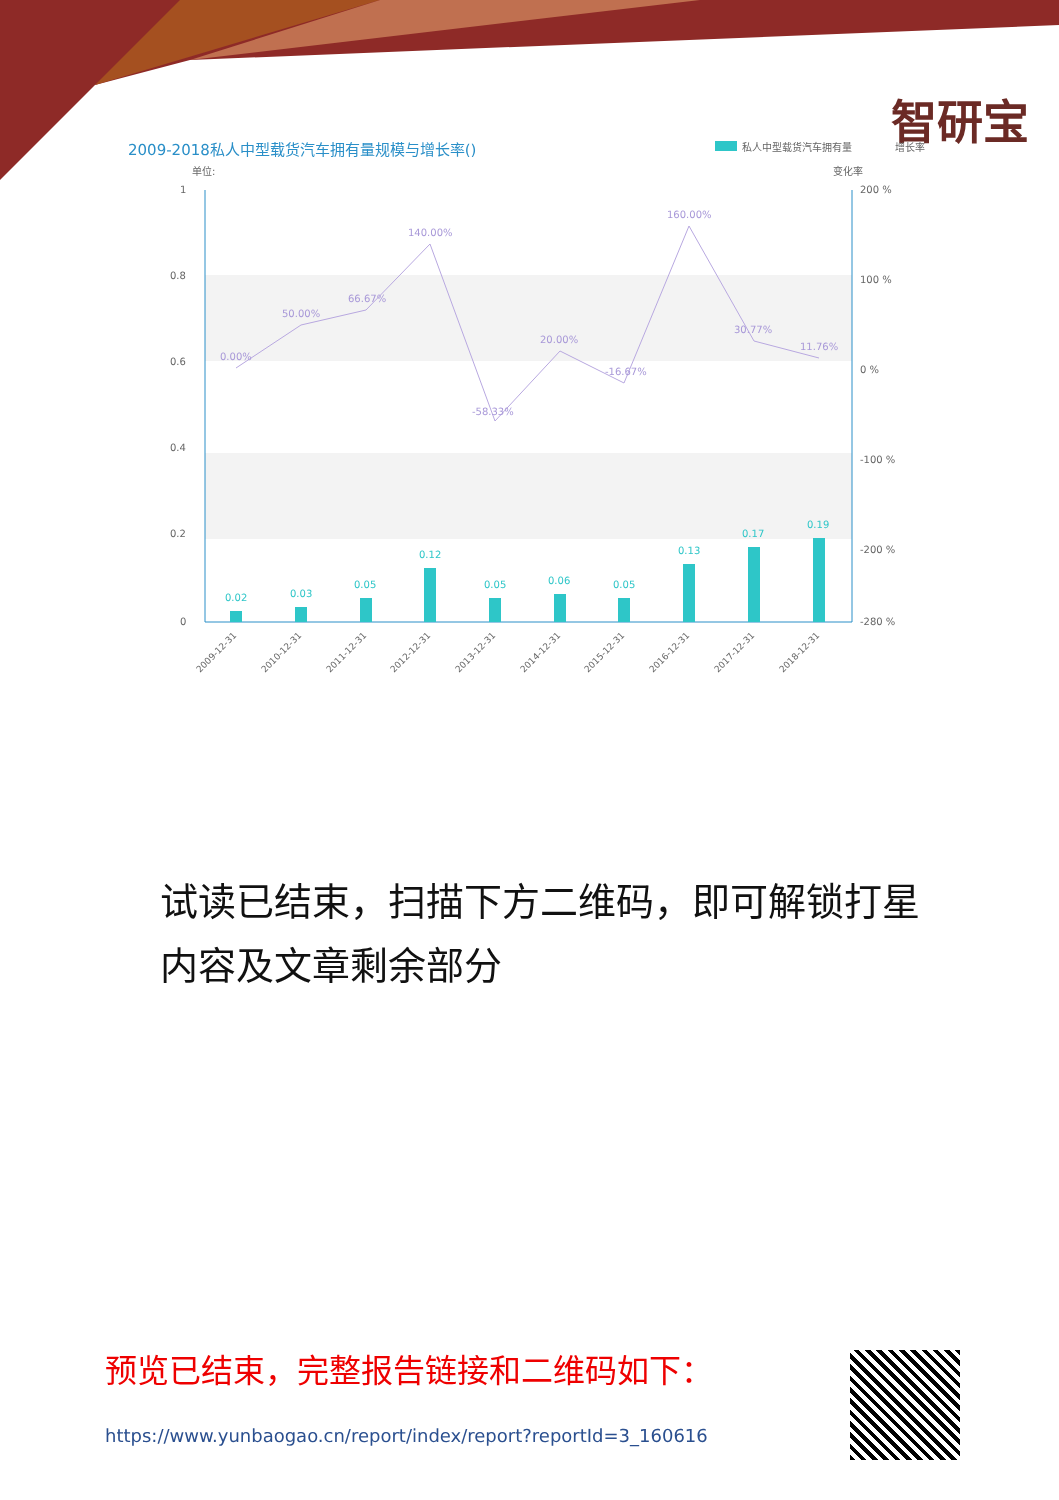智研宝
2009-2018私人中型载货汽车拥有量规模与增长率()
私人中型载货汽车拥有量
增长率
单位:
变化率
1
0.8
0.6
0.4
0.2
0
200 %
100 %
0 %
-100 %
-200 %
-280 %
0.02
0.03
0.05
0.12
0.05
0.06
0.05
0.13
0.17
0.19
0.00%
50.00%
66.67%
140.00%
-58.33%
20.00%
-16.67%
160.00%
30.77%
11.76%
2009-12-31
2010-12-31
2011-12-31
2012-12-31
2013-12-31
2014-12-31
2015-12-31
2016-12-31
2017-12-31
2018-12-31
试读已结束，扫描下方二维码，即可解锁打星内容及文章剩余部分
预览已结束，完整报告链接和二维码如下：
https://www.yunbaogao.cn/report/index/report?reportId=3_160616